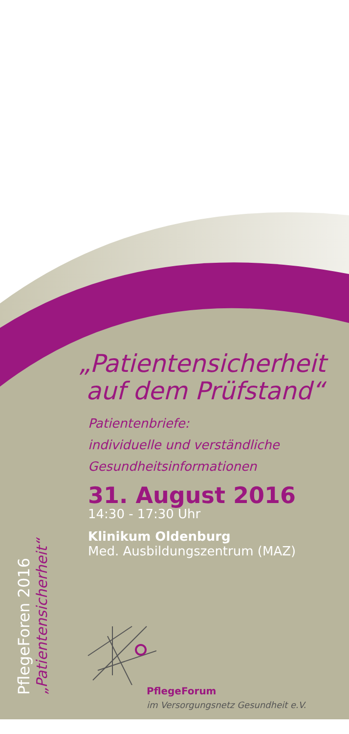PflegeForen 2016
„Patientensicherheit“
„Patientensicherheit
auf dem Prüfstand“
Patientenbriefe:
individuelle und verständliche
Gesundheitsinformationen
31. August 2016
14:30 - 17:30 Uhr
Klinikum Oldenburg
Med. Ausbildungszentrum (MAZ)
PflegeForum
im Versorgungsnetz Gesundheit e.V.